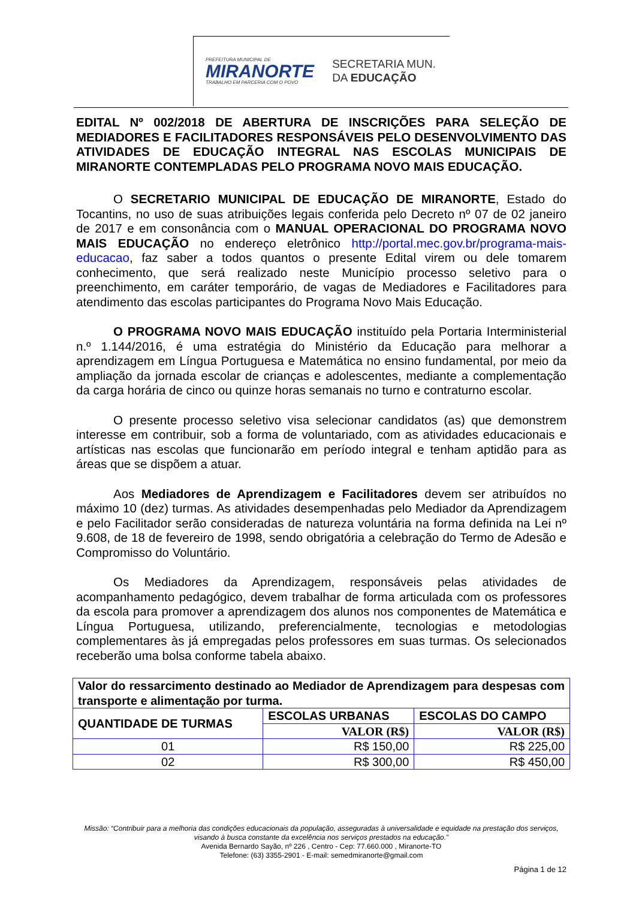PREFEITURA MUNICIPAL DE
MIRANORTE
TRABALHO EM PARCERIA COM O POVO
SECRETARIA MUN.
DA EDUCAÇÃO
EDITAL Nº 002/2018 DE ABERTURA DE INSCRIÇÕES PARA SELEÇÃO DE MEDIADORES E FACILITADORES RESPONSÁVEIS PELO DESENVOLVIMENTO DAS ATIVIDADES DE EDUCAÇÃO INTEGRAL NAS ESCOLAS MUNICIPAIS DE MIRANORTE CONTEMPLADAS PELO PROGRAMA NOVO MAIS EDUCAÇÃO.
O SECRETARIO MUNICIPAL DE EDUCAÇÃO DE MIRANORTE, Estado do Tocantins, no uso de suas atribuições legais conferida pelo Decreto nº 07 de 02 janeiro de 2017 e em consonância com o MANUAL OPERACIONAL DO PROGRAMA NOVO MAIS EDUCAÇÃO no endereço eletrônico http://portal.mec.gov.br/programa-mais-educacao, faz saber a todos quantos o presente Edital virem ou dele tomarem conhecimento, que será realizado neste Município processo seletivo para o preenchimento, em caráter temporário, de vagas de Mediadores e Facilitadores para atendimento das escolas participantes do Programa Novo Mais Educação.
O PROGRAMA NOVO MAIS EDUCAÇÃO instituído pela Portaria Interministerial n.º 1.144/2016, é uma estratégia do Ministério da Educação para melhorar a aprendizagem em Língua Portuguesa e Matemática no ensino fundamental, por meio da ampliação da jornada escolar de crianças e adolescentes, mediante a complementação da carga horária de cinco ou quinze horas semanais no turno e contraturno escolar.
O presente processo seletivo visa selecionar candidatos (as) que demonstrem interesse em contribuir, sob a forma de voluntariado, com as atividades educacionais e artísticas nas escolas que funcionarão em período integral e tenham aptidão para as áreas que se dispõem a atuar.
Aos Mediadores de Aprendizagem e Facilitadores devem ser atribuídos no máximo 10 (dez) turmas. As atividades desempenhadas pelo Mediador da Aprendizagem e pelo Facilitador serão consideradas de natureza voluntária na forma definida na Lei nº 9.608, de 18 de fevereiro de 1998, sendo obrigatória a celebração do Termo de Adesão e Compromisso do Voluntário.
Os Mediadores da Aprendizagem, responsáveis pelas atividades de acompanhamento pedagógico, devem trabalhar de forma articulada com os professores da escola para promover a aprendizagem dos alunos nos componentes de Matemática e Língua Portuguesa, utilizando, preferencialmente, tecnologias e metodologias complementares às já empregadas pelos professores em suas turmas. Os selecionados receberão uma bolsa conforme tabela abaixo.
| Valor do ressarcimento destinado ao Mediador de Aprendizagem para despesas com transporte e alimentação por turma. | | |
| --- | --- | --- |
| QUANTIDADE DE TURMAS | ESCOLAS URBANAS | ESCOLAS DO CAMPO |
| | VALOR (R$) | VALOR (R$) |
| 01 | R$ 150,00 | R$ 225,00 |
| 02 | R$ 300,00 | R$ 450,00 |
Missão: “Contribuir para a melhoria das condições educacionais da população, asseguradas à universalidade e equidade na prestação dos serviços, visando à busca constante da excelência nos serviços prestados na educação.”
Avenida Bernardo Sayão, nº 226 , Centro - Cep: 77.660.000 , Miranorte-TO
Telefone: (63) 3355-2901 - E-mail: semedmiranorte@gmail.com
Página 1 de 12